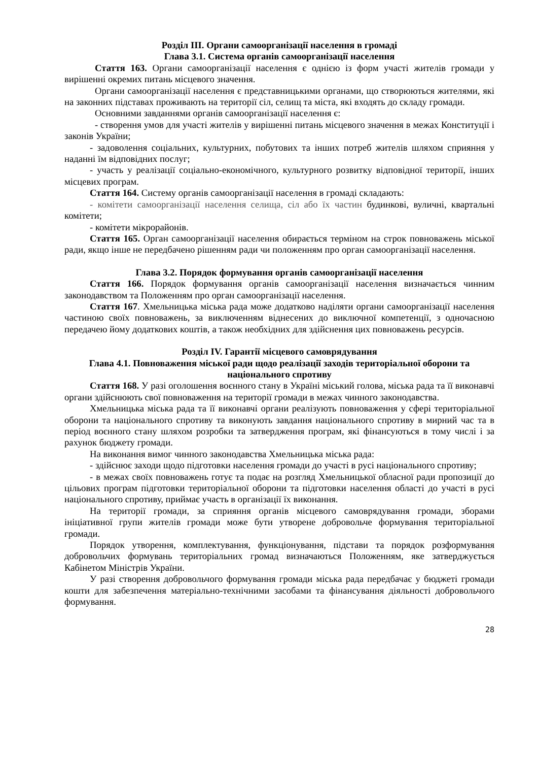Розділ ІІІ. Органи самоорганізації населення в громаді
Глава 3.1. Система органів самоорганізації населення
Стаття 163. Органи самоорганізації населення є однією із форм участі жителів громади у вирішенні окремих питань місцевого значення.
Органи самоорганізації населення є представницькими органами, що створюються жителями, які на законних підставах проживають на території сіл, селищ та міста, які входять до складу громади.
Основними завданнями органів самоорганізації населення є:
- створення умов для участі жителів у вирішенні питань місцевого значення в межах Конституції і законів України;
- задоволення соціальних, культурних, побутових та інших потреб жителів шляхом сприяння у наданні їм відповідних послуг;
- участь у реалізації соціально-економічного, культурного розвитку відповідної території, інших місцевих програм.
Стаття 164. Систему органів самоорганізації населення в громаді складають:
- комітети самоорганізації населення селища, сіл або їх частин будинкові, вуличні, квартальні комітети;
- комітети мікрорайонів.
Стаття 165. Орган самоорганізації населення обирається терміном на строк повноважень міської ради, якщо інше не передбачено рішенням ради чи положенням про орган самоорганізації населення.
Глава 3.2. Порядок формування органів самоорганізації населення
Стаття 166. Порядок формування органів самоорганізації населення визначається чинним законодавством та Положенням про орган самоорганізації населення.
Стаття 167. Хмельницька міська рада може додатково наділяти органи самоорганізації населення частиною своїх повноважень, за виключенням віднесених до виключної компетенції, з одночасною передачею йому додаткових коштів, а також необхідних для здійснення цих повноважень ресурсів.
Розділ IV. Гарантії місцевого самоврядування
Глава 4.1. Повноваження міської ради щодо реалізації заходів територіальної оборони та національного спротиву
Стаття 168. У разі оголошення воєнного стану в Україні міський голова, міська рада та її виконавчі органи здійснюють свої повноваження на території громади в межах чинного законодавства.
Хмельницька міська рада та її виконавчі органи реалізують повноваження у сфері територіальної оборони та національного спротиву та виконують завдання національного спротиву в мирний час та в період воєнного стану шляхом розробки та затвердження програм, які фінансуються в тому числі і за рахунок бюджету громади.
На виконання вимог чинного законодавства Хмельницька міська рада:
- здійснює заходи щодо підготовки населення громади до участі в русі національного спротиву;
- в межах своїх повноважень готує та подає на розгляд Хмельницької обласної ради пропозиції до цільових програм підготовки територіальної оборони та підготовки населення області до участі в русі національного спротиву, приймає участь в організації їх виконання.
На території громади, за сприяння органів місцевого самоврядування громади, зборами ініціативної групи жителів громади може бути утворене добровольче формування територіальної громади.
Порядок утворення, комплектування, функціонування, підстави та порядок розформування добровольчих формувань територіальних громад визначаються Положенням, яке затверджується Кабінетом Міністрів України.
У разі створення добровольчого формування громади міська рада передбачає у бюджеті громади кошти для забезпечення матеріально-технічними засобами та фінансування діяльності добровольчого формування.
28